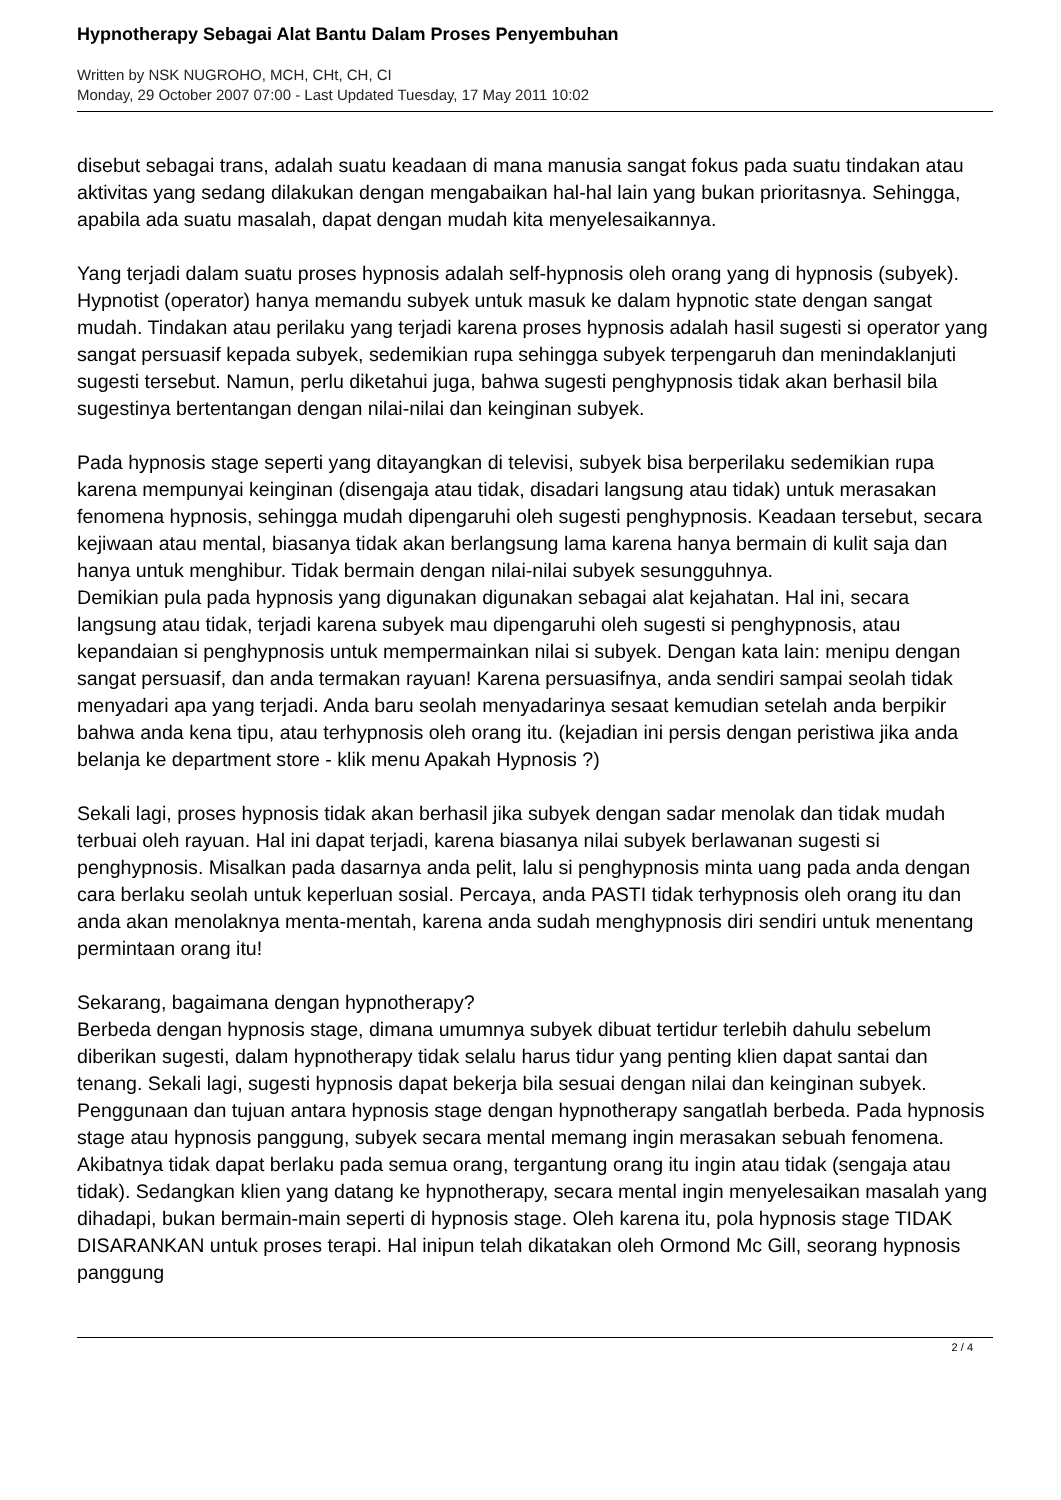Hypnotherapy Sebagai Alat Bantu Dalam Proses Penyembuhan
Written by NSK NUGROHO, MCH, CHt, CH, CI
Monday, 29 October 2007 07:00 - Last Updated Tuesday, 17 May 2011 10:02
disebut sebagai trans, adalah suatu keadaan di mana manusia sangat fokus pada suatu tindakan atau aktivitas yang sedang dilakukan dengan mengabaikan hal-hal lain yang bukan prioritasnya. Sehingga, apabila ada suatu masalah, dapat dengan mudah kita menyelesaikannya.
Yang terjadi dalam suatu proses hypnosis adalah self-hypnosis oleh orang yang di hypnosis (subyek). Hypnotist (operator) hanya memandu subyek untuk masuk ke dalam hypnotic state dengan sangat mudah. Tindakan atau perilaku yang terjadi karena proses hypnosis adalah hasil sugesti si operator yang sangat persuasif kepada subyek, sedemikian rupa sehingga subyek terpengaruh dan menindaklanjuti sugesti tersebut. Namun, perlu diketahui juga, bahwa sugesti penghypnosis tidak akan berhasil bila sugestinya bertentangan dengan nilai-nilai dan keinginan subyek.
Pada hypnosis stage seperti yang ditayangkan di televisi, subyek bisa berperilaku sedemikian rupa karena mempunyai keinginan (disengaja atau tidak, disadari langsung atau tidak) untuk merasakan fenomena hypnosis, sehingga mudah dipengaruhi oleh sugesti penghypnosis. Keadaan tersebut, secara kejiwaan atau mental, biasanya tidak akan berlangsung lama karena hanya bermain di kulit saja dan hanya untuk menghibur. Tidak bermain dengan nilai-nilai subyek sesungguhnya.
Demikian pula pada hypnosis yang digunakan digunakan sebagai alat kejahatan. Hal ini, secara langsung atau tidak, terjadi karena subyek mau dipengaruhi oleh sugesti si penghypnosis, atau kepandaian si penghypnosis untuk mempermainkan nilai si subyek. Dengan kata lain: menipu dengan sangat persuasif, dan anda termakan rayuan! Karena persuasifnya, anda sendiri sampai seolah tidak menyadari apa yang terjadi. Anda baru seolah menyadarinya sesaat kemudian setelah anda berpikir bahwa anda kena tipu, atau terhypnosis oleh orang itu. (kejadian ini persis dengan peristiwa jika anda belanja ke department store - klik menu Apakah Hypnosis ?)
Sekali lagi, proses hypnosis tidak akan berhasil jika subyek dengan sadar menolak dan tidak mudah terbuai oleh rayuan. Hal ini dapat terjadi, karena biasanya nilai subyek berlawanan sugesti si penghypnosis. Misalkan pada dasarnya anda pelit, lalu si penghypnosis minta uang pada anda dengan cara berlaku seolah untuk keperluan sosial. Percaya, anda PASTI tidak terhypnosis oleh orang itu dan anda akan menolaknya menta-mentah, karena anda sudah menghypnosis diri sendiri untuk menentang permintaan orang itu!
Sekarang, bagaimana dengan hypnotherapy?
Berbeda dengan hypnosis stage, dimana umumnya subyek dibuat tertidur terlebih dahulu sebelum diberikan sugesti, dalam hypnotherapy tidak selalu harus tidur yang penting klien dapat santai dan tenang. Sekali lagi, sugesti hypnosis dapat bekerja bila sesuai dengan nilai dan keinginan subyek. Penggunaan dan tujuan antara hypnosis stage dengan hypnotherapy sangatlah berbeda. Pada hypnosis stage atau hypnosis panggung, subyek secara mental memang ingin merasakan sebuah fenomena. Akibatnya tidak dapat berlaku pada semua orang, tergantung orang itu ingin atau tidak (sengaja atau tidak). Sedangkan klien yang datang ke hypnotherapy, secara mental ingin menyelesaikan masalah yang dihadapi, bukan bermain-main seperti di hypnosis stage. Oleh karena itu, pola hypnosis stage TIDAK DISARANKAN untuk proses terapi. Hal inipun telah dikatakan oleh Ormond Mc Gill, seorang hypnosis panggung
2 / 4